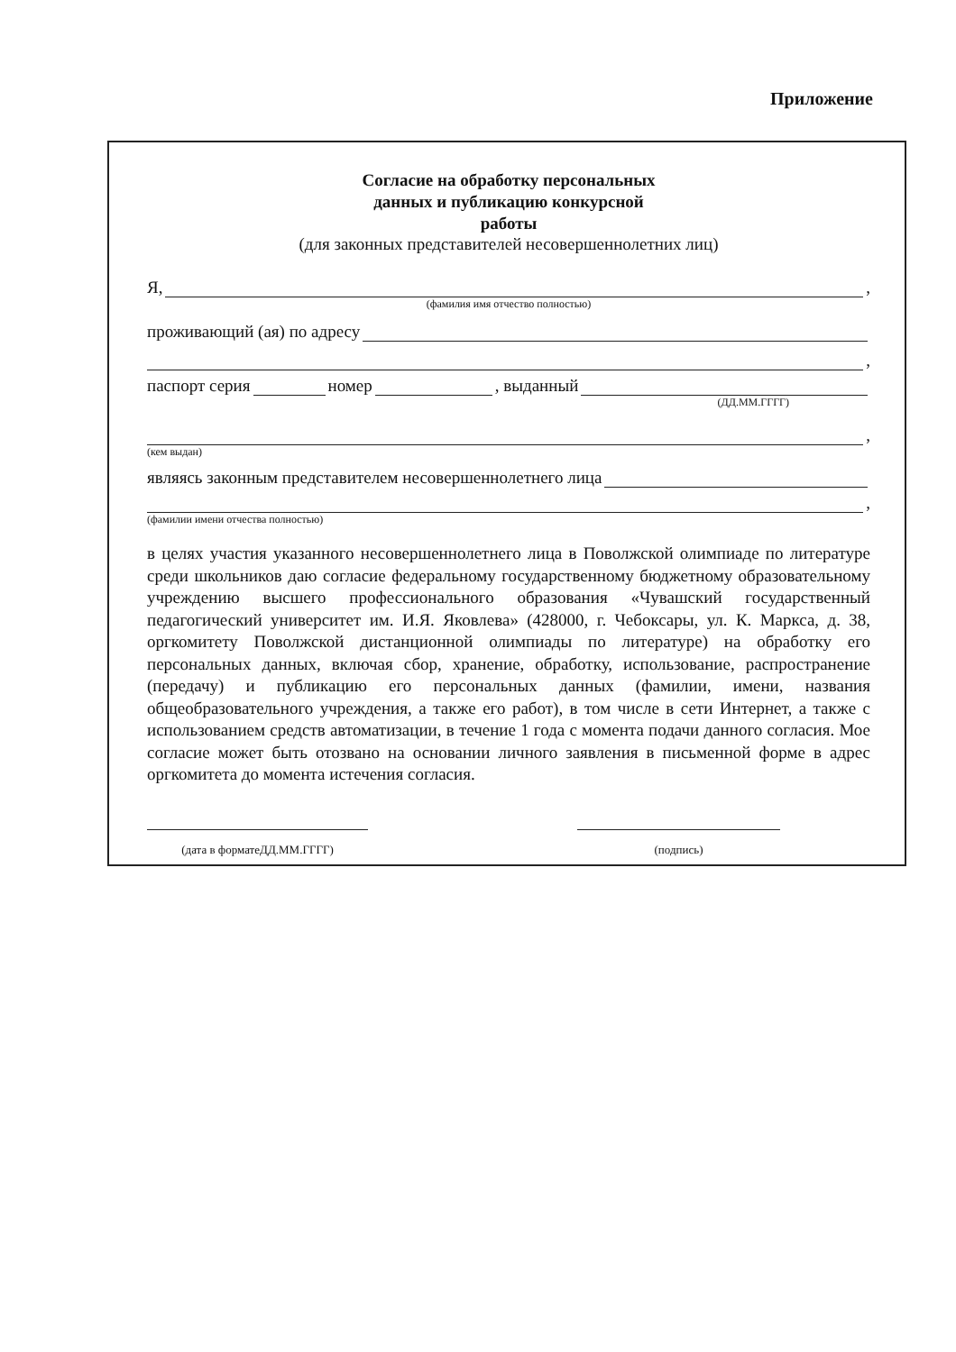Приложение
Согласие на обработку персональных
данных и публикацию конкурсной
работы
(для законных представителей несовершеннолетних лиц)
Я, ,
(фамилия имя отчество полностью)
проживающий (ая) по адресу
,
паспорт серия номер , выданный
(ДД.ММ.ГГГГ)
,
(кем выдан)
являясь законным представителем несовершеннолетнего лица
,
(фамилии имени отчества полностью)
в целях участия указанного несовершеннолетнего лица в Поволжской олимпиаде по литературе среди школьников даю согласие федеральному государственному бюджетному образовательному учреждению высшего профессионального образования «Чувашский государственный педагогический университет им. И.Я. Яковлева» (428000, г. Чебоксары, ул. К. Маркса, д. 38, оргкомитету Поволжской дистанционной олимпиады по литературе) на обработку его персональных данных, включая сбор, хранение, обработку, использование, распространение (передачу) и публикацию его персональных данных (фамилии, имени, названия общеобразовательного учреждения, а также его работ), в том числе в сети Интернет, а также с использованием средств автоматизации, в течение 1 года с момента подачи данного согласия. Мое согласие может быть отозвано на основании личного заявления в письменной форме в адрес оргкомитета до момента истечения согласия.
(дата в форматеДД.ММ.ГГГГ) (подпись)